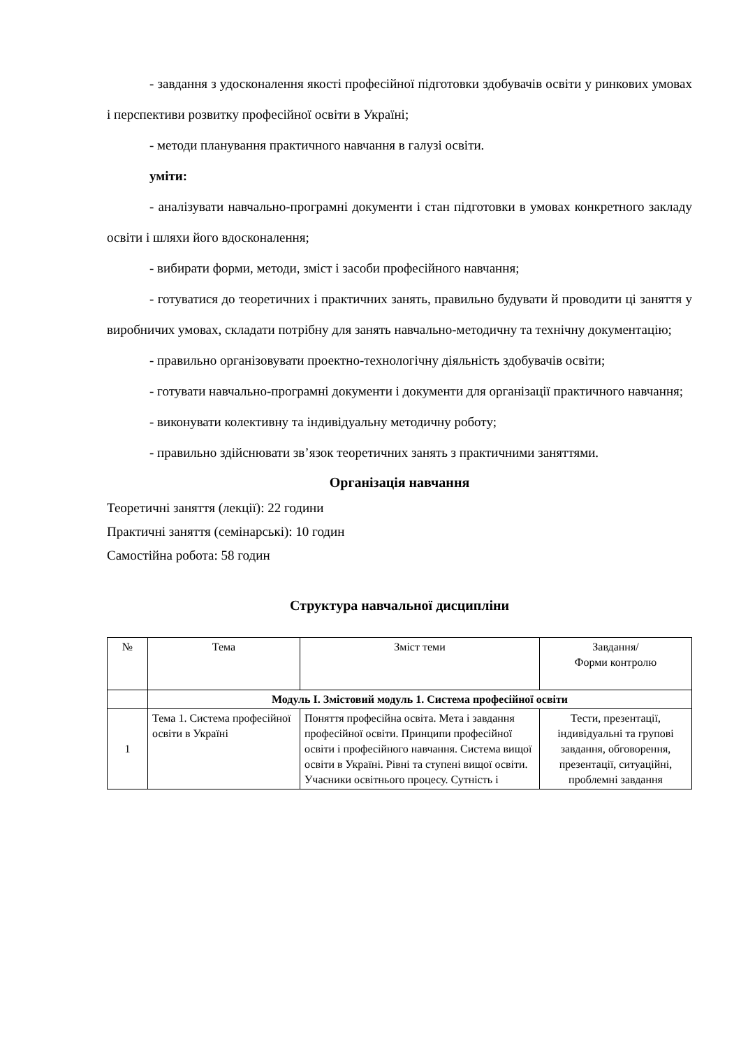- завдання з удосконалення якості професійної підготовки здобувачів освіти у ринкових умовах і перспективи розвитку професійної освіти в Україні;
- методи планування практичного навчання в галузі освіти.
уміти:
- аналізувати навчально-програмні документи і стан підготовки в умовах конкретного закладу освіти і шляхи його вдосконалення;
- вибирати форми, методи, зміст і засоби професійного навчання;
- готуватися до теоретичних і практичних занять, правильно будувати й проводити ці заняття у виробничих умовах, складати потрібну для занять навчально-методичну та технічну документацію;
- правильно організовувати проектно-технологічну діяльність здобувачів освіти;
- готувати навчально-програмні документи і документи для організації практичного навчання;
- виконувати колективну та індивідуальну методичну роботу;
- правильно здійснювати зв’язок теоретичних занять з практичними заняттями.
Організація навчання
Теоретичні заняття (лекції): 22 години
Практичні заняття (семінарські): 10 годин
Самостійна робота: 58 годин
Структура навчальної дисципліни
| № | Тема | Зміст теми | Завдання/ Форми контролю |
| | Модуль І. Змістовий модуль 1. Система професійної освіти | | |
| 1 | Тема 1. Система професійної освіти в Україні | Поняття професійна освіта. Мета і завдання професійної освіти. Принципи професійної освіти і професійного навчання. Система вищої освіти в Україні. Рівні та ступені вищої освіти. Учасники освітнього процесу. Сутність і | Тести, презентації, індивідуальні та групові завдання, обговорення, презентації, ситуаційні, проблемні завдання |